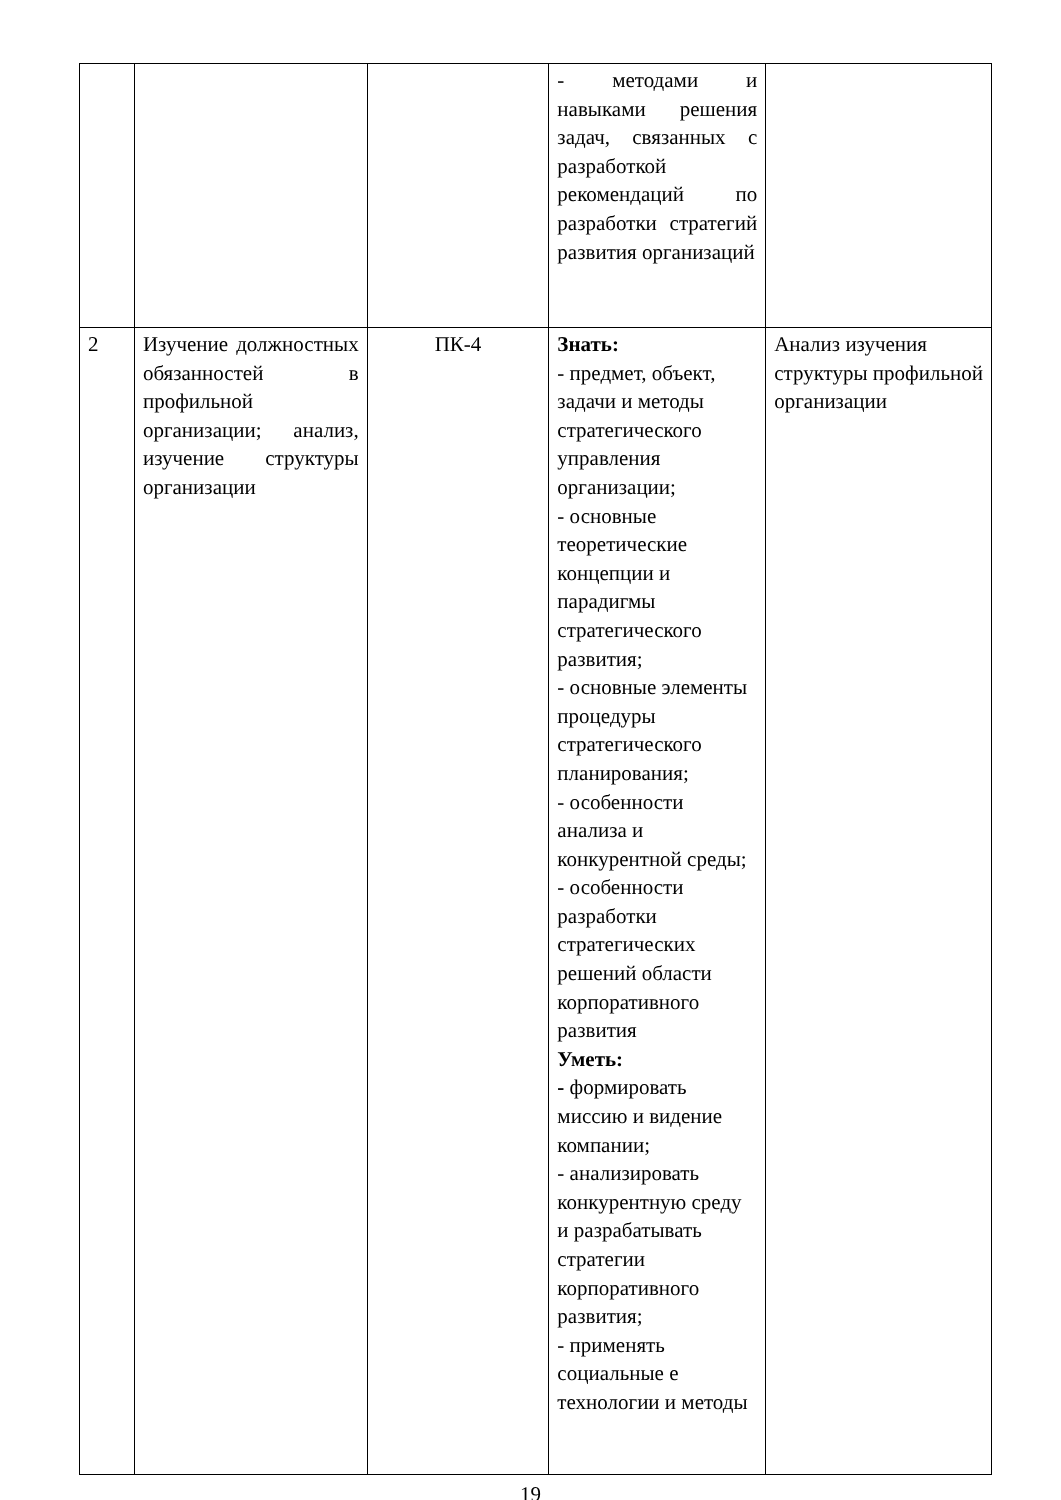| | | | - методами и навыками решения задач, связанных с разработкой рекомендаций по разработки стратегий развития организаций | |
| 2 | Изучение должностных обязанностей в профильной организации; анализ, изучение структуры организации | ПК-4 | Знать: - предмет, объект, задачи и методы стратегического управления организации; - основные теоретические концепции и парадигмы стратегического развития; - основные элементы процедуры стратегического планирования; - особенности анализа и конкурентной среды; - особенности разработки стратегических решений области корпоративного развития Уметь: - формировать миссию и видение компании; - анализировать конкурентную среду и разрабатывать стратегии корпоративного развития; - применять социальные е технологии и методы | Анализ изучения структуры профильной организации |
19